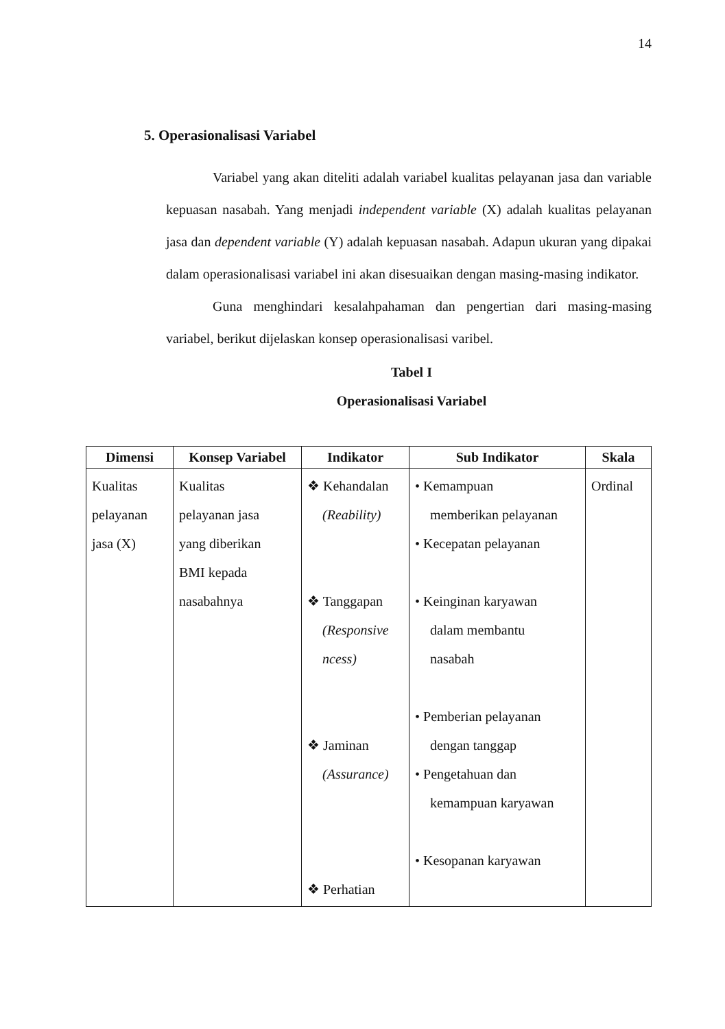14
5. Operasionalisasi Variabel
Variabel yang akan diteliti adalah variabel kualitas pelayanan jasa dan variable kepuasan nasabah. Yang menjadi independent variable (X) adalah kualitas pelayanan jasa dan dependent variable (Y) adalah kepuasan nasabah. Adapun ukuran yang dipakai dalam operasionalisasi variabel ini akan disesuaikan dengan masing-masing indikator.
Guna menghindari kesalahpahaman dan pengertian dari masing-masing variabel, berikut dijelaskan konsep operasionalisasi varibel.
Tabel I
Operasionalisasi Variabel
| Dimensi | Konsep Variabel | Indikator | Sub Indikator | Skala |
| --- | --- | --- | --- | --- |
| Kualitas pelayanan jasa (X) | Kualitas pelayanan jasa yang diberikan BMI kepada nasabahnya | ❖ Kehandalan (Reability) ❖ Tanggapan (Responsive ncess) ❖ Jaminan (Assurance) ❖ Perhatian | • Kemampuan memberikan pelayanan • Kecepatan pelayanan • Keinginan karyawan dalam membantu nasabah • Pemberian pelayanan dengan tanggap • Pengetahuan dan kemampuan karyawan • Kesopanan karyawan | Ordinal |